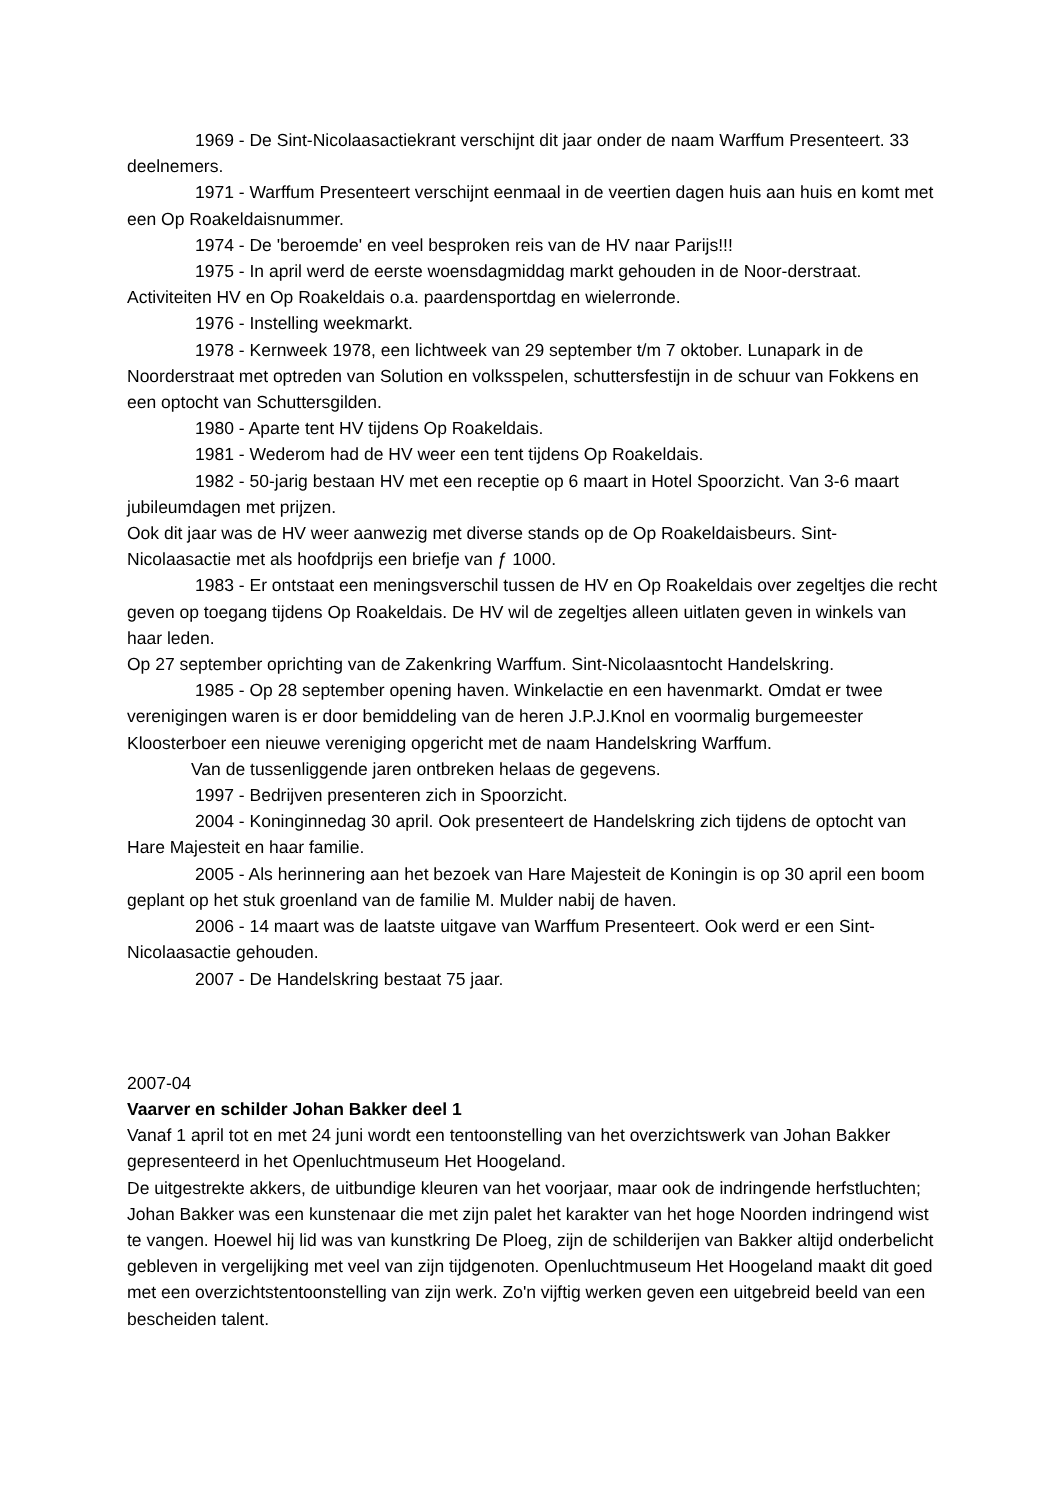1969 - De Sint-Nicolaasactiekrant verschijnt dit jaar onder de naam Warffum Presenteert. 33 deelnemers.
1971 - Warffum Presenteert verschijnt eenmaal in de veertien dagen huis aan huis en komt met een Op Roakeldaisnummer.
1974 - De 'beroemde' en veel besproken reis van de HV naar Parijs!!!
1975 - In april werd de eerste woensdagmiddag markt gehouden in de Noor-derstraat. Activiteiten HV en Op Roakeldais o.a. paardensportdag en wielerronde.
1976 - Instelling weekmarkt.
1978 - Kernweek 1978, een lichtweek van 29 september t/m 7 oktober. Lunapark in de Noorderstraat met optreden van Solution en volksspelen, schuttersfestijn in de schuur van Fokkens en een optocht van Schuttersgilden.
1980 - Aparte tent HV tijdens Op Roakeldais.
1981 - Wederom had de HV weer een tent tijdens Op Roakeldais.
1982 - 50-jarig bestaan HV met een receptie op 6 maart in Hotel Spoorzicht. Van 3-6 maart jubileumdagen met prijzen.
Ook dit jaar was de HV weer aanwezig met diverse stands op de Op Roakeldaisbeurs. Sint-Nicolaasactie met als hoofdprijs een briefje van ƒ 1000.
1983 - Er ontstaat een meningsverschil tussen de HV en Op Roakeldais over zegeltjes die recht geven op toegang tijdens Op Roakeldais. De HV wil de zegeltjes alleen uitlaten geven in winkels van haar leden.
Op 27 september oprichting van de Zakenkring Warffum. Sint-Nicolaasntocht Handelskring.
1985 - Op 28 september opening haven. Winkelactie en een havenmarkt. Omdat er twee verenigingen waren is er door bemiddeling van de heren J.P.J.Knol en voormalig burgemeester Kloosterboer een nieuwe vereniging opgericht met de naam Handelskring Warffum.
Van de tussenliggende jaren ontbreken helaas de gegevens.
1997 - Bedrijven presenteren zich in Spoorzicht.
2004 - Koninginnedag 30 april. Ook presenteert de Handelskring zich tijdens de optocht van Hare Majesteit en haar familie.
2005 - Als herinnering aan het bezoek van Hare Majesteit de Koningin is op 30 april een boom geplant op het stuk groenland van de familie M. Mulder nabij de haven.
2006 - 14 maart was de laatste uitgave van Warffum Presenteert. Ook werd er een Sint-Nicolaasactie gehouden.
2007 - De Handelskring bestaat 75 jaar.
2007-04
Vaarver en schilder Johan Bakker deel 1
Vanaf 1 april tot en met 24 juni wordt een tentoonstelling van het overzichtswerk van Johan Bakker gepresenteerd in het Openluchtmuseum Het Hoogeland.
De uitgestrekte akkers, de uitbundige kleuren van het voorjaar, maar ook de indringende herfstluchten; Johan Bakker was een kunstenaar die met zijn palet het karakter van het hoge Noorden indringend wist te vangen. Hoewel hij lid was van kunstkring De Ploeg, zijn de schilderijen van Bakker altijd onderbelicht gebleven in vergelijking met veel van zijn tijdgenoten. Openluchtmuseum Het Hoogeland maakt dit goed met een overzichtstentoonstelling van zijn werk. Zo'n vijftig werken geven een uitgebreid beeld van een bescheiden talent.